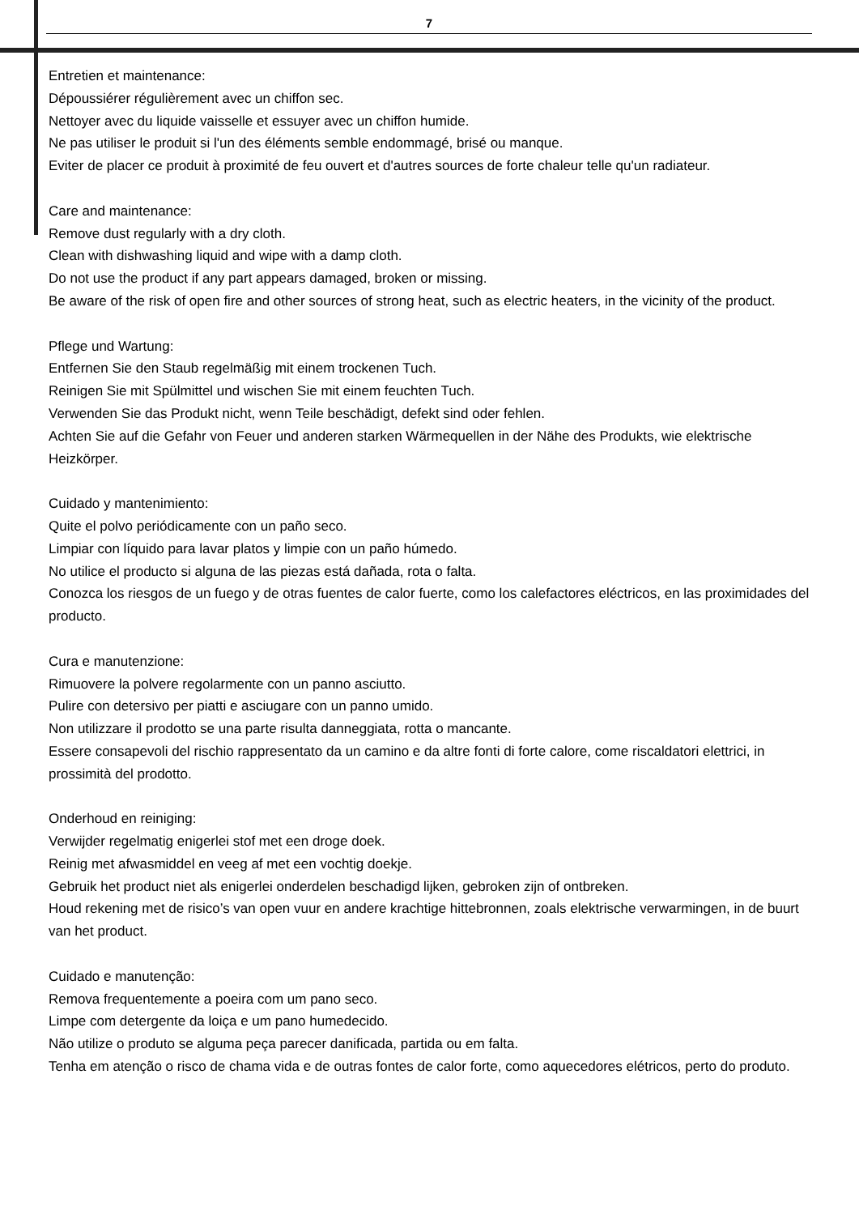7
Entretien et maintenance:
Dépoussiérer régulièrement avec un chiffon sec.
Nettoyer avec du liquide vaisselle et essuyer avec un chiffon humide.
Ne pas utiliser le produit si l'un des éléments semble endommagé, brisé ou manque.
Eviter de placer ce produit à proximité de feu ouvert et d'autres sources de forte chaleur telle qu'un radiateur.
Care and maintenance:
Remove dust regularly with a dry cloth.
Clean with dishwashing liquid and wipe with a damp cloth.
Do not use the product if any part appears damaged, broken or missing.
Be aware of the risk of open fire and other sources of strong heat, such as electric heaters, in the vicinity of the product.
Pflege und Wartung:
Entfernen Sie den Staub regelmäßig mit einem trockenen Tuch.
Reinigen Sie mit Spülmittel und wischen Sie mit einem feuchten Tuch.
Verwenden Sie das Produkt nicht, wenn Teile beschädigt, defekt sind oder fehlen.
Achten Sie auf die Gefahr von Feuer und anderen starken Wärmequellen in der Nähe des Produkts, wie elektrische Heizkörper.
Cuidado y mantenimiento:
Quite el polvo periódicamente con un paño seco.
Limpiar con líquido para lavar platos y limpie con un paño húmedo.
No utilice el producto si alguna de las piezas está dañada, rota o falta.
Conozca los riesgos de un fuego y de otras fuentes de calor fuerte, como los calefactores eléctricos, en las proximidades del producto.
Cura e manutenzione:
Rimuovere la polvere regolarmente con un panno asciutto.
Pulire con detersivo per piatti e asciugare con un panno umido.
Non utilizzare il prodotto se una parte risulta danneggiata, rotta o mancante.
Essere consapevoli del rischio rappresentato da un camino e da altre fonti di forte calore, come riscaldatori elettrici, in prossimità del prodotto.
Onderhoud en reiniging:
Verwijder regelmatig enigerlei stof met een droge doek.
Reinig met afwasmiddel en veeg af met een vochtig doekje.
Gebruik het product niet als enigerlei onderdelen beschadigd lijken, gebroken zijn of ontbreken.
Houd rekening met de risico’s van open vuur en andere krachtige hittebronnen, zoals elektrische verwarmingen, in de buurt van het product.
Cuidado e manutenção:
Remova frequentemente a poeira com um pano seco.
Limpe com detergente da loiça e um pano humedecido.
Não utilize o produto se alguma peça parecer danificada, partida ou em falta.
Tenha em atenção o risco de chama vida e de outras fontes de calor forte, como aquecedores elétricos, perto do produto.